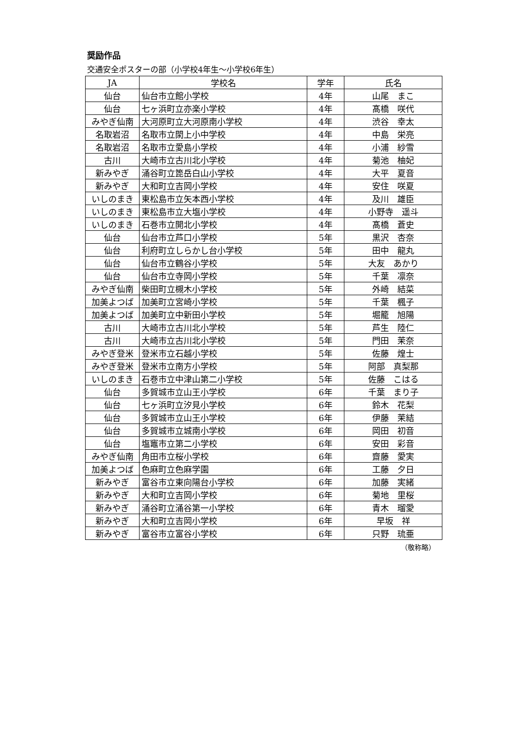奨励作品
交通安全ポスターの部（小学校4年生～小学校6年生）
| JA | 学校名 | 学年 | 氏名 |
| --- | --- | --- | --- |
| 仙台 | 仙台市立館小学校 | 4年 | 山尾 まこ |
| 仙台 | 七ヶ浜町立亦楽小学校 | 4年 | 髙橋 咲代 |
| みやぎ仙南 | 大河原町立大河原南小学校 | 4年 | 渋谷 幸太 |
| 名取岩沼 | 名取市立閖上小中学校 | 4年 | 中島 栄亮 |
| 名取岩沼 | 名取市立愛島小学校 | 4年 | 小浦 紗雪 |
| 古川 | 大崎市立古川北小学校 | 4年 | 菊池 柚妃 |
| 新みやぎ | 涌谷町立箆岳白山小学校 | 4年 | 大平 夏音 |
| 新みやぎ | 大和町立吉岡小学校 | 4年 | 安住 咲夏 |
| いしのまき | 東松島市立矢本西小学校 | 4年 | 及川 雄臣 |
| いしのまき | 東松島市立大塩小学校 | 4年 | 小野寺 遥斗 |
| いしのまき | 石巻市立開北小学校 | 4年 | 髙橋 蒼史 |
| 仙台 | 仙台市立芦口小学校 | 5年 | 黒沢 杏奈 |
| 仙台 | 利府町立しらかし台小学校 | 5年 | 田中 龍丸 |
| 仙台 | 仙台市立鶴谷小学校 | 5年 | 大友 あかり |
| 仙台 | 仙台市立寺岡小学校 | 5年 | 千葉 凛奈 |
| みやぎ仙南 | 柴田町立槻木小学校 | 5年 | 外崎 結菜 |
| 加美よつば | 加美町立宮崎小学校 | 5年 | 千葉 楓子 |
| 加美よつば | 加美町立中新田小学校 | 5年 | 堀籠 旭陽 |
| 古川 | 大崎市立古川北小学校 | 5年 | 芦生 陸仁 |
| 古川 | 大崎市立古川北小学校 | 5年 | 門田 茉奈 |
| みやぎ登米 | 登米市立石越小学校 | 5年 | 佐藤 煌士 |
| みやぎ登米 | 登米市立南方小学校 | 5年 | 阿部 真梨那 |
| いしのまき | 石巻市立中津山第二小学校 | 5年 | 佐藤 こはる |
| 仙台 | 多賀城市立山王小学校 | 6年 | 千葉 まり子 |
| 仙台 | 七ヶ浜町立汐見小学校 | 6年 | 鈴木 花梨 |
| 仙台 | 多賀城市立山王小学校 | 6年 | 伊藤 茉結 |
| 仙台 | 多賀城市立城南小学校 | 6年 | 岡田 初音 |
| 仙台 | 塩竈市立第二小学校 | 6年 | 安田 彩音 |
| みやぎ仙南 | 角田市立桜小学校 | 6年 | 齋藤 愛実 |
| 加美よつば | 色麻町立色麻学園 | 6年 | 工藤 夕日 |
| 新みやぎ | 富谷市立東向陽台小学校 | 6年 | 加藤 実緒 |
| 新みやぎ | 大和町立吉岡小学校 | 6年 | 菊地 里桜 |
| 新みやぎ | 涌谷町立涌谷第一小学校 | 6年 | 青木 瑠愛 |
| 新みやぎ | 大和町立吉岡小学校 | 6年 | 早坂 祥 |
| 新みやぎ | 富谷市立富谷小学校 | 6年 | 只野 琉亜 |
（敬称略）